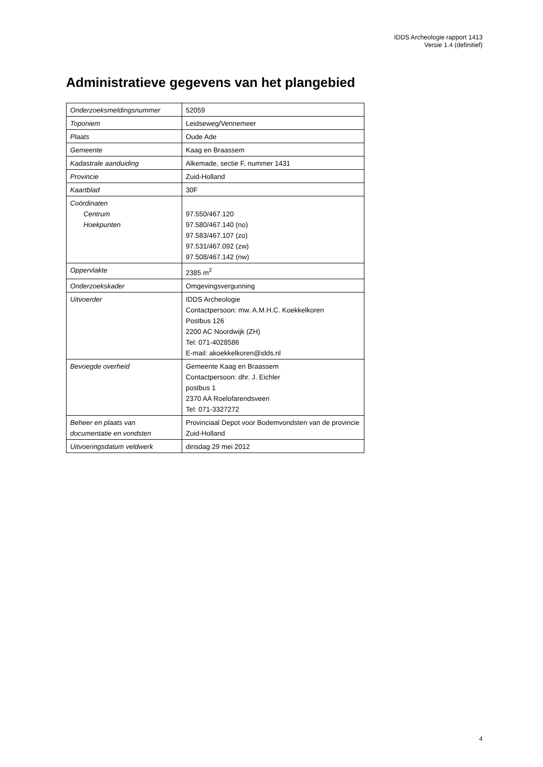IDDS Archeologie rapport 1413
Versie 1.4 (definitief)
Administratieve gegevens van het plangebied
| Onderzoeksmeldingsnummer | 52059 |
| Toponiem | Leidseweg/Vennemeer |
| Plaats | Oude Ade |
| Gemeente | Kaag en Braassem |
| Kadastrale aanduiding | Alkemade, sectie F, nummer 1431 |
| Provincie | Zuid-Holland |
| Kaartblad | 30F |
| Coördinaten Centrum Hoekpunten | 97.550/467.120 97.580/467.140 (no) 97.583/467.107 (zo) 97.531/467.092 (zw) 97.508/467.142 (nw) |
| Oppervlakte | 2385 m<sup>2</sup> |
| Onderzoekskader | Omgevingsvergunning |
| Uitvoerder | IDDS Archeologie Contactpersoon: mw. A.M.H.C. Koekkelkoren Postbus 126 2200 AC Noordwijk (ZH) Tel: 071-4028586 E-mail: akoekkelkoren@idds.nl |
| Bevoegde overheid | Gemeente Kaag en Braassem Contactpersoon: dhr. J. Eichler postbus 1 2370 AA Roelofarendsveen Tel: 071-3327272 |
| Beheer en plaats van documentatie en vondsten | Provinciaal Depot voor Bodemvondsten van de provincie Zuid-Holland |
| Uitvoeringsdatum veldwerk | dinsdag 29 mei 2012 |
4